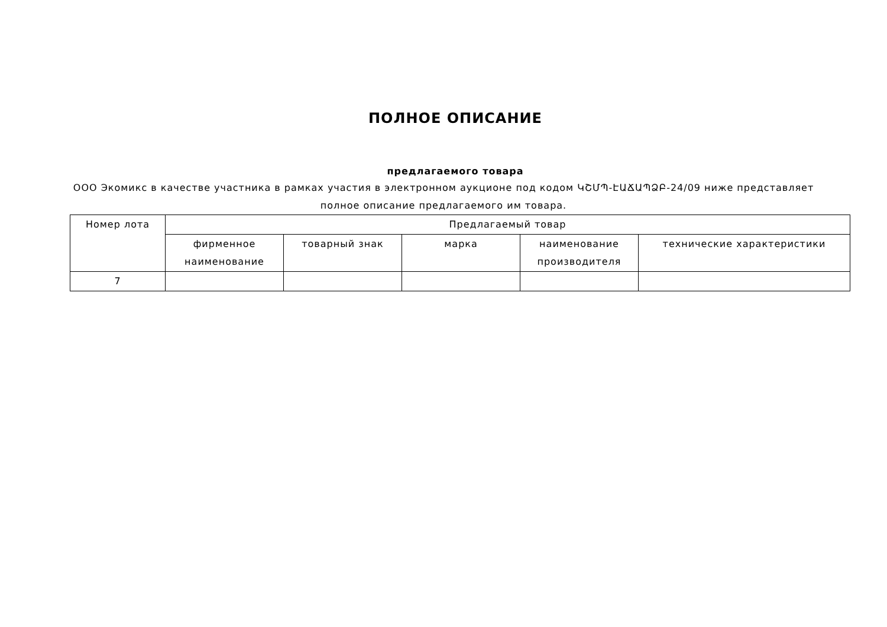ПОЛНОЕ ОПИСАНИЕ
предлагаемого товара
ООО Экомикс в качестве участника в рамках участия в электронном аукционе под кодом ԿՇՄՊ-ԷԱՃԱՊՁԲ-24/09 ниже представляет полное описание предлагаемого им товара.
| Номер лота | Предлагаемый товар | | | | |
| --- | --- | --- | --- | --- | --- |
| | фирменное наименование | товарный знак | марка | наименование производителя | технические характеристики |
| 7 | | | | | |